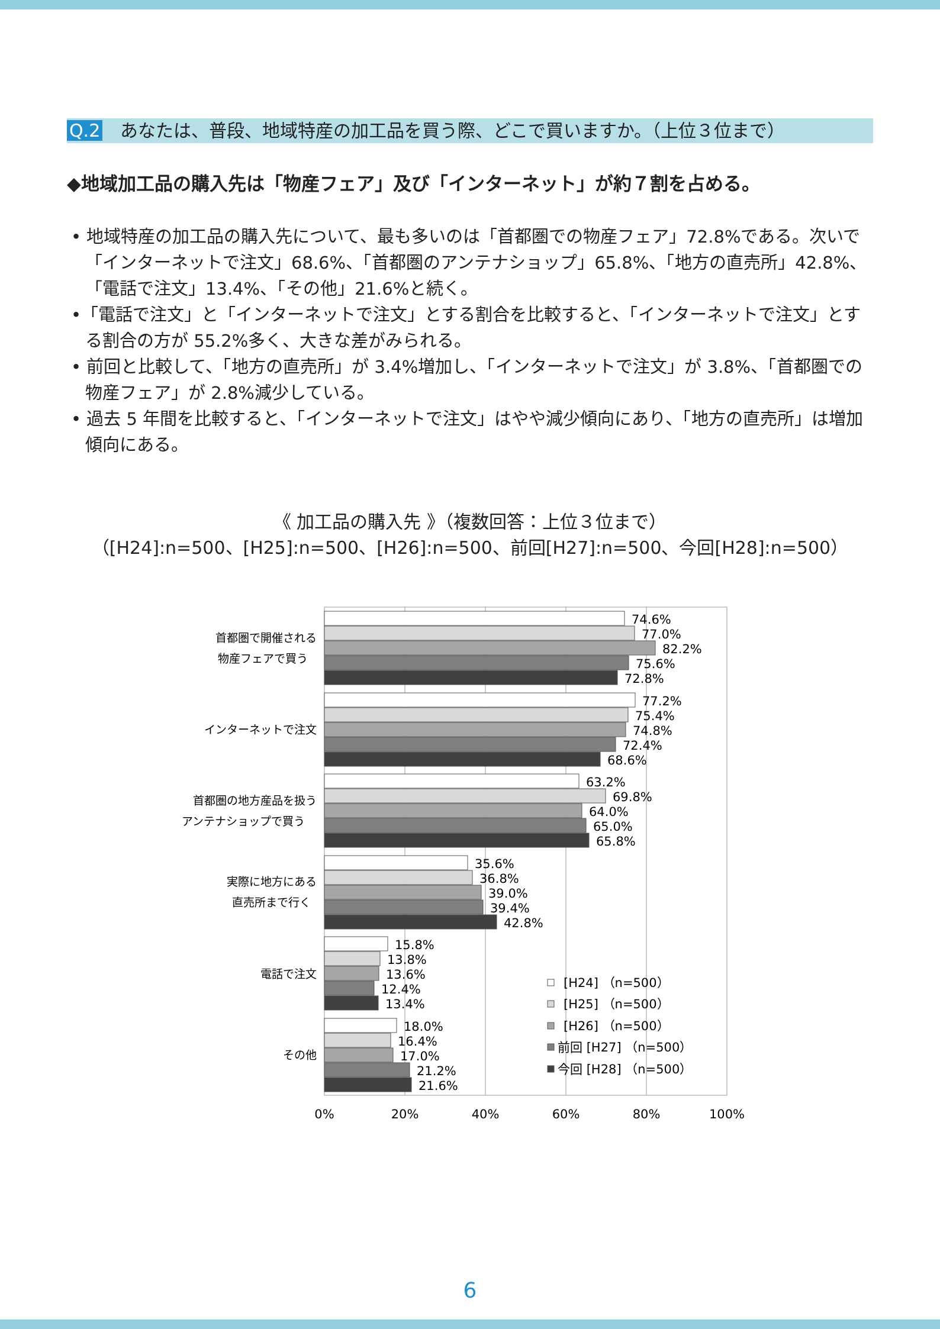Q.2 あなたは、普段、地域特産の加工品を買う際、どこで買いますか。（上位３位まで）
◆地域加工品の購入先は「物産フェア」及び「インターネット」が約７割を占める。
• 地域特産の加工品の購入先について、最も多いのは「首都圏での物産フェア」72.8%である。次いで「インターネットで注文」68.6%、「首都圏のアンテナショップ」65.8%、「地方の直売所」42.8%、「電話で注文」13.4%、「その他」21.6%と続く。
•「電話で注文」と「インターネットで注文」とする割合を比較すると、「インターネットで注文」とする割合の方が 55.2%多く、大きな差がみられる。
• 前回と比較して、「地方の直売所」が 3.4%増加し、「インターネットで注文」が 3.8%、「首都圏での物産フェア」が 2.8%減少している。
• 過去 5 年間を比較すると、「インターネットで注文」はやや減少傾向にあり、「地方の直売所」は増加傾向にある。
《 加工品の購入先 》（複数回答：上位３位まで）
（[H24]:n=500、[H25]:n=500、[H26]:n=500、前回[H27]:n=500、今回[H28]:n=500）
首都圏で開催される
物産フェアで買う
インターネットで注文
首都圏の地方産品を扱う
アンテナショップで買う
実際に地方にある
直売所まで行く
電話で注文
その他
74.6%
77.0%
82.2%
75.6%
72.8%
77.2%
75.4%
74.8%
72.4%
68.6%
63.2%
69.8%
64.0%
65.0%
65.8%
35.6%
36.8%
39.0%
39.4%
42.8%
15.8%
13.8%
13.6%
12.4%
13.4%
18.0%
16.4%
17.0%
21.2%
21.6%
[H24] （n=500）
[H25] （n=500）
[H26] （n=500）
前回 [H27] （n=500）
今回 [H28] （n=500）
0%
20%
40%
60%
80%
100%
6